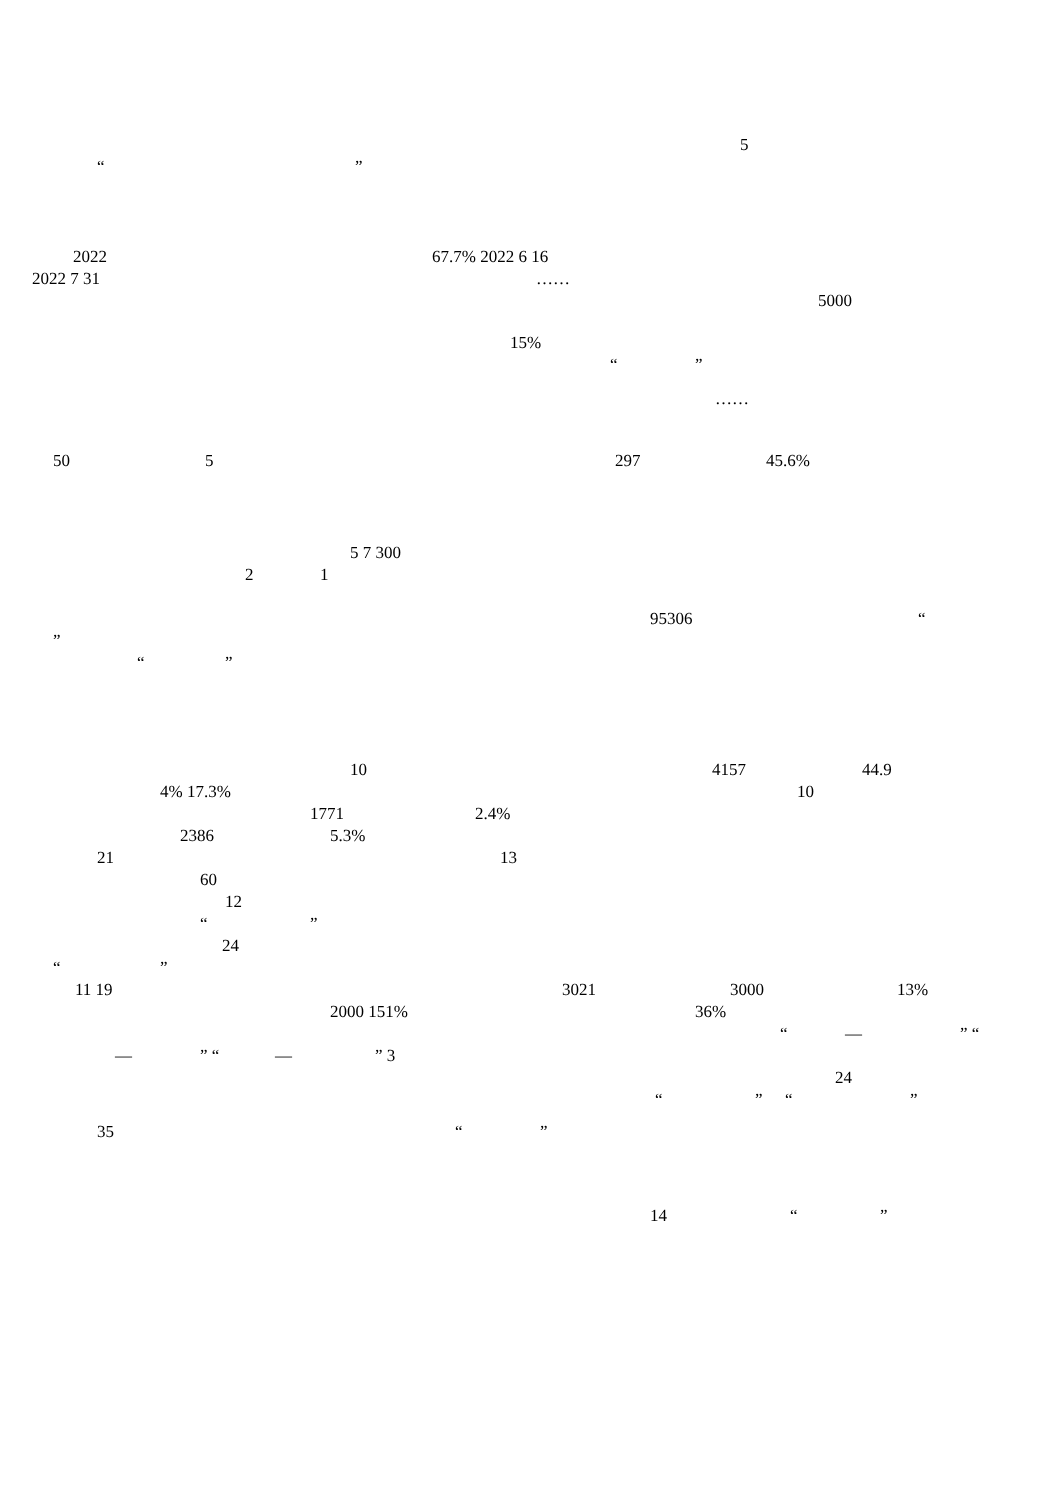5
“”
2022 67.7% 2022 6 16
2022 7 31 ……
5000
15%
“”
……
50 5 297 45.6%
5 7 300
2 1
95306 “
”
“”
10 4157 44.9
4% 17.3% 10
1771 2.4%
2386 5.3%
21 13
60
12
“”
24
“”
11 19 3021 3000 13%
2000 151% 36%
“—” “
—” “—” 3
24
“” “”
35 “”
14 “”